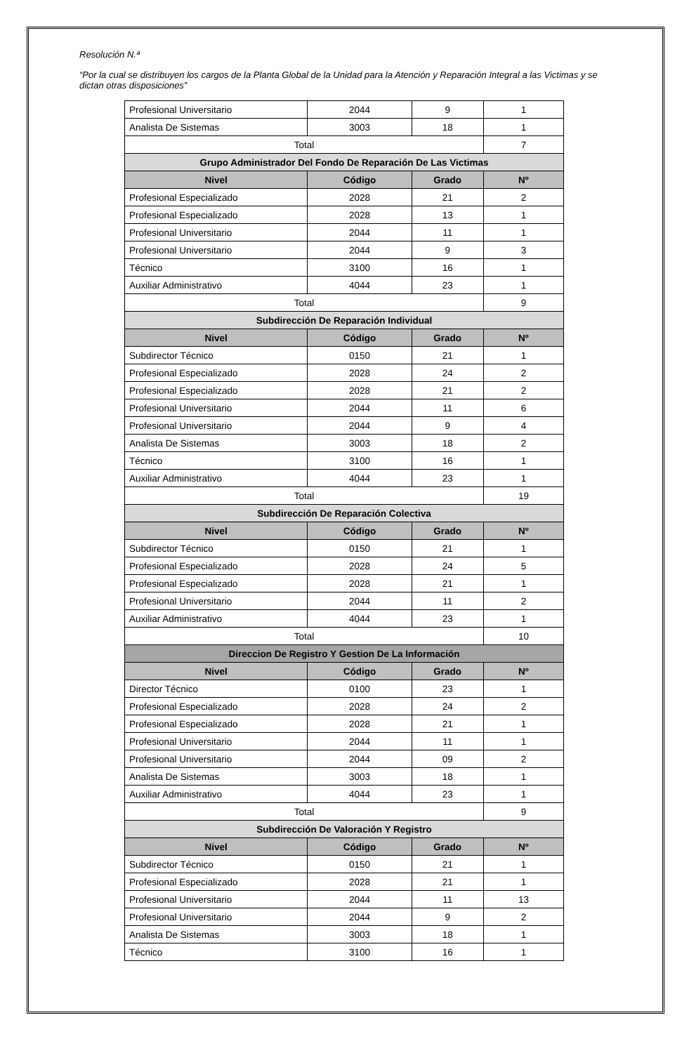Resolución N.ª
“Por la cual se distribuyen los cargos de la Planta Global de la Unidad para la Atención y Reparación Integral a las Victimas y se dictan otras disposiciones”
| Profesional Universitario | 2044 | 9 | 1 |
| Analista De Sistemas | 3003 | 18 | 1 |
| Total | | | 7 |
| Grupo Administrador Del Fondo De Reparación De Las Victimas | | | |
| Nivel | Código | Grado | Nº |
| Profesional Especializado | 2028 | 21 | 2 |
| Profesional Especializado | 2028 | 13 | 1 |
| Profesional Universitario | 2044 | 11 | 1 |
| Profesional Universitario | 2044 | 9 | 3 |
| Técnico | 3100 | 16 | 1 |
| Auxiliar Administrativo | 4044 | 23 | 1 |
| Total | | | 9 |
| Subdirección De Reparación Individual | | | |
| Nivel | Código | Grado | Nº |
| Subdirector Técnico | 0150 | 21 | 1 |
| Profesional Especializado | 2028 | 24 | 2 |
| Profesional Especializado | 2028 | 21 | 2 |
| Profesional Universitario | 2044 | 11 | 6 |
| Profesional Universitario | 2044 | 9 | 4 |
| Analista De Sistemas | 3003 | 18 | 2 |
| Técnico | 3100 | 16 | 1 |
| Auxiliar Administrativo | 4044 | 23 | 1 |
| Total | | | 19 |
| Subdirección De Reparación Colectiva | | | |
| Nivel | Código | Grado | Nº |
| Subdirector Técnico | 0150 | 21 | 1 |
| Profesional Especializado | 2028 | 24 | 5 |
| Profesional Especializado | 2028 | 21 | 1 |
| Profesional Universitario | 2044 | 11 | 2 |
| Auxiliar Administrativo | 4044 | 23 | 1 |
| Total | | | 10 |
| Direccion De Registro Y Gestion De La Información | | | |
| Nivel | Código | Grado | Nº |
| Director Técnico | 0100 | 23 | 1 |
| Profesional Especializado | 2028 | 24 | 2 |
| Profesional Especializado | 2028 | 21 | 1 |
| Profesional Universitario | 2044 | 11 | 1 |
| Profesional Universitario | 2044 | 09 | 2 |
| Analista De Sistemas | 3003 | 18 | 1 |
| Auxiliar Administrativo | 4044 | 23 | 1 |
| Total | | | 9 |
| Subdirección De Valoración Y Registro | | | |
| Nivel | Código | Grado | Nº |
| Subdirector Técnico | 0150 | 21 | 1 |
| Profesional Especializado | 2028 | 21 | 1 |
| Profesional Universitario | 2044 | 11 | 13 |
| Profesional Universitario | 2044 | 9 | 2 |
| Analista De Sistemas | 3003 | 18 | 1 |
| Técnico | 3100 | 16 | 1 |